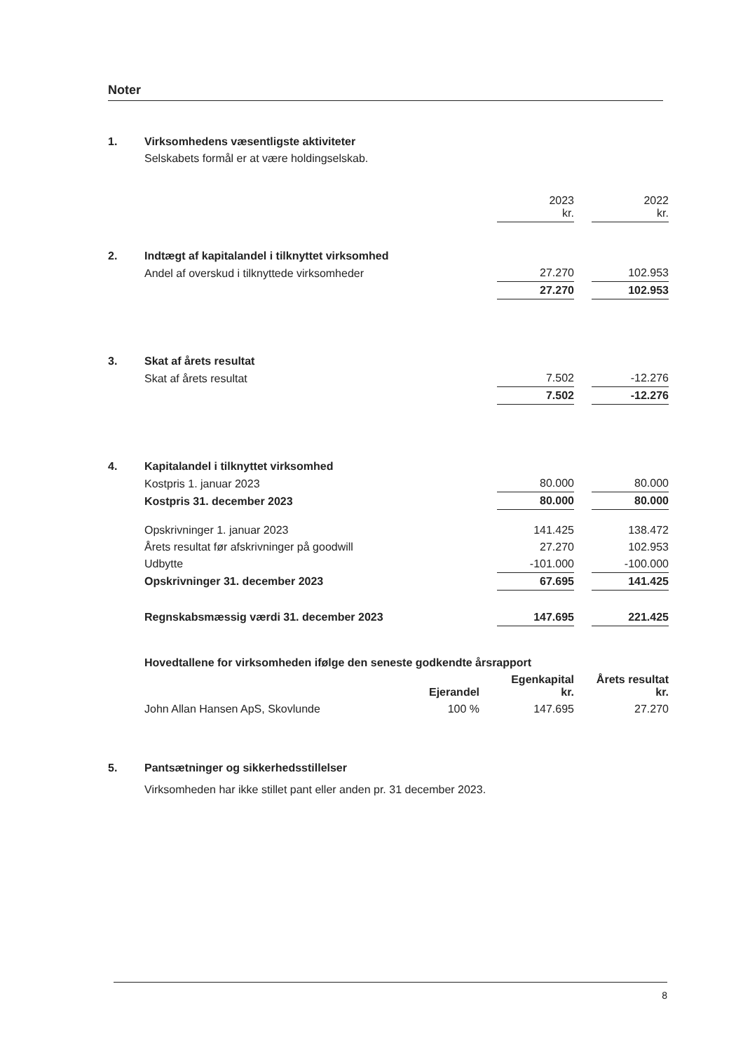Noter
| 1. | Virksomhedens væsentligste aktiviteter | | | | |
| | Selskabets formål er at være holdingselskab. | | | | |
| | | 2023 kr. | | 2022 kr. | |
| 2. | Indtægt af kapitalandel i tilknyttet virksomhed | | | | |
| | Andel af overskud i tilknyttede virksomheder | 27.270 | | 102.953 | |
| | | 27.270 | | 102.953 | |
| 3. | Skat af årets resultat | | | | |
| | Skat af årets resultat | 7.502 | | -12.276 | |
| | | 7.502 | | -12.276 | |
| 4. | Kapitalandel i tilknyttet virksomhed | | | | |
| | Kostpris 1. januar 2023 | 80.000 | | 80.000 | |
| | Kostpris 31. december 2023 | 80.000 | | 80.000 | |
| | Opskrivninger 1. januar 2023 | 141.425 | | 138.472 | |
| | Årets resultat før afskrivninger på goodwill | 27.270 | | 102.953 | |
| | Udbytte | -101.000 | | -100.000 | |
| | Opskrivninger 31. december 2023 | 67.695 | | 141.425 | |
| | Regnskabsmæssig værdi 31. december 2023 | 147.695 | | 221.425 | |
| | Hovedtallene for virksomheden ifølge den seneste godkendte årsrapport | | | |
| | | Ejerandel | Egenkapital kr. | Årets resultat kr. |
| | John Allan Hansen ApS, Skovlunde | 100 % | 147.695 | 27.270 |
| 5. | Pantsætninger og sikkerhedsstillelser |
| | Virksomheden har ikke stillet pant eller anden pr. 31 december 2023. |
8